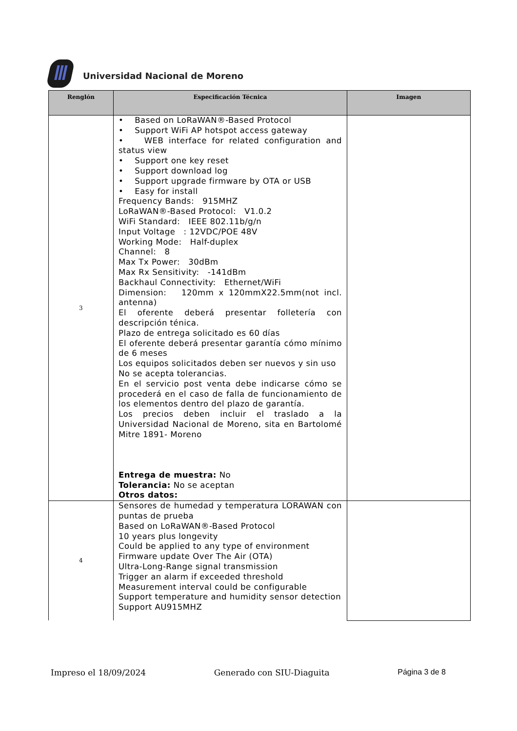Universidad Nacional de Moreno
| Renglón | Especificación Técnica | Imagen |
| --- | --- | --- |
| 3 | • Based on LoRaWAN®-Based Protocol • Support WiFi AP hotspot access gateway • WEB interface for related configuration and status view • Support one key reset • Support download log • Support upgrade firmware by OTA or USB • Easy for install Frequency Bands: 915MHZ LoRaWAN®-Based Protocol: V1.0.2 WiFi Standard: IEEE 802.11b/g/n Input Voltage : 12VDC/POE 48V Working Mode: Half-duplex Channel: 8 Max Tx Power: 30dBm Max Rx Sensitivity: -141dBm Backhaul Connectivity: Ethernet/WiFi Dimension: 120mm x 120mmX22.5mm(not incl. antenna) El oferente deberá presentar folletería con descripción ténica. Plazo de entrega solicitado es 60 días El oferente deberá presentar garantía cómo mínimo de 6 meses Los equipos solicitados deben ser nuevos y sin uso No se acepta tolerancias. En el servicio post venta debe indicarse cómo se procederá en el caso de falla de funcionamiento de los elementos dentro del plazo de garantía. Los precios deben incluir el traslado a la Universidad Nacional de Moreno, sita en Bartolomé Mitre 1891- Moreno Entrega de muestra: No Tolerancia: No se aceptan Otros datos: | |
| 4 | Sensores de humedad y temperatura LORAWAN con puntas de prueba Based on LoRaWAN®-Based Protocol 10 years plus longevity Could be applied to any type of environment Firmware update Over The Air (OTA) Ultra-Long-Range signal transmission Trigger an alarm if exceeded threshold Measurement interval could be configurable Support temperature and humidity sensor detection Support AU915MHZ | |
Impreso el 18/09/2024 Generado con SIU-Diaguita Página 3 de 8